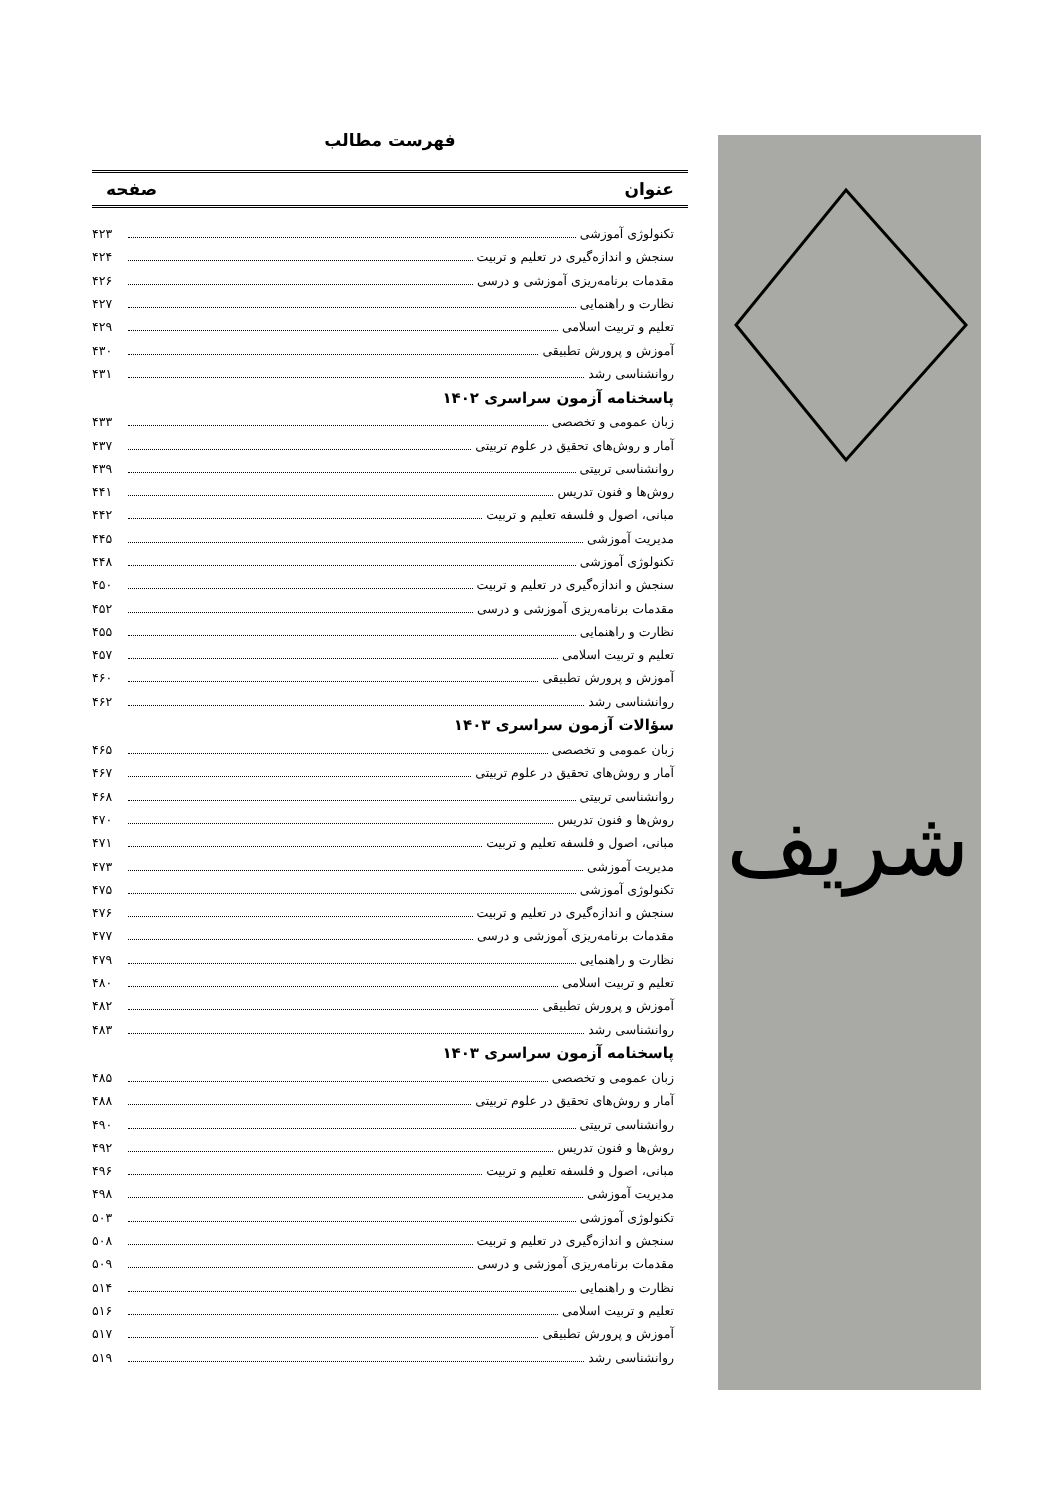شریف
فهرست مطالب
عنوان صفحه
تکنولوژی آموزشی ۴۲۳
سنجش و اندازه‌گیری در تعلیم و تربیت ۴۲۴
مقدمات برنامه‌ریزی آموزشی و درسی ۴۲۶
نظارت و راهنمایی ۴۲۷
تعلیم و تربیت اسلامی ۴۲۹
آموزش و پرورش تطبیقی ۴۳۰
روانشناسی رشد ۴۳۱
پاسخنامه آزمون سراسری ۱۴۰۲
زبان عمومی و تخصصی ۴۳۳
آمار و روش‌های تحقیق در علوم تربیتی ۴۳۷
روانشناسی تربیتی ۴۳۹
روش‌ها و فنون تدریس ۴۴۱
مبانی، اصول و فلسفه تعلیم و تربیت ۴۴۲
مدیریت آموزشی ۴۴۵
تکنولوژی آموزشی ۴۴۸
سنجش و اندازه‌گیری در تعلیم و تربیت ۴۵۰
مقدمات برنامه‌ریزی آموزشی و درسی ۴۵۲
نظارت و راهنمایی ۴۵۵
تعلیم و تربیت اسلامی ۴۵۷
آموزش و پرورش تطبیقی ۴۶۰
روانشناسی رشد ۴۶۲
سؤالات آزمون سراسری ۱۴۰۳
زبان عمومی و تخصصی ۴۶۵
آمار و روش‌های تحقیق در علوم تربیتی ۴۶۷
روانشناسی تربیتی ۴۶۸
روش‌ها و فنون تدریس ۴۷۰
مبانی، اصول و فلسفه تعلیم و تربیت ۴۷۱
مدیریت آموزشی ۴۷۳
تکنولوژی آموزشی ۴۷۵
سنجش و اندازه‌گیری در تعلیم و تربیت ۴۷۶
مقدمات برنامه‌ریزی آموزشی و درسی ۴۷۷
نظارت و راهنمایی ۴۷۹
تعلیم و تربیت اسلامی ۴۸۰
آموزش و پرورش تطبیقی ۴۸۲
روانشناسی رشد ۴۸۳
پاسخنامه آزمون سراسری ۱۴۰۳
زبان عمومی و تخصصی ۴۸۵
آمار و روش‌های تحقیق در علوم تربیتی ۴۸۸
روانشناسی تربیتی ۴۹۰
روش‌ها و فنون تدریس ۴۹۲
مبانی، اصول و فلسفه تعلیم و تربیت ۴۹۶
مدیریت آموزشی ۴۹۸
تکنولوژی آموزشی ۵۰۳
سنجش و اندازه‌گیری در تعلیم و تربیت ۵۰۸
مقدمات برنامه‌ریزی آموزشی و درسی ۵۰۹
نظارت و راهنمایی ۵۱۴
تعلیم و تربیت اسلامی ۵۱۶
آموزش و پرورش تطبیقی ۵۱۷
روانشناسی رشد ۵۱۹